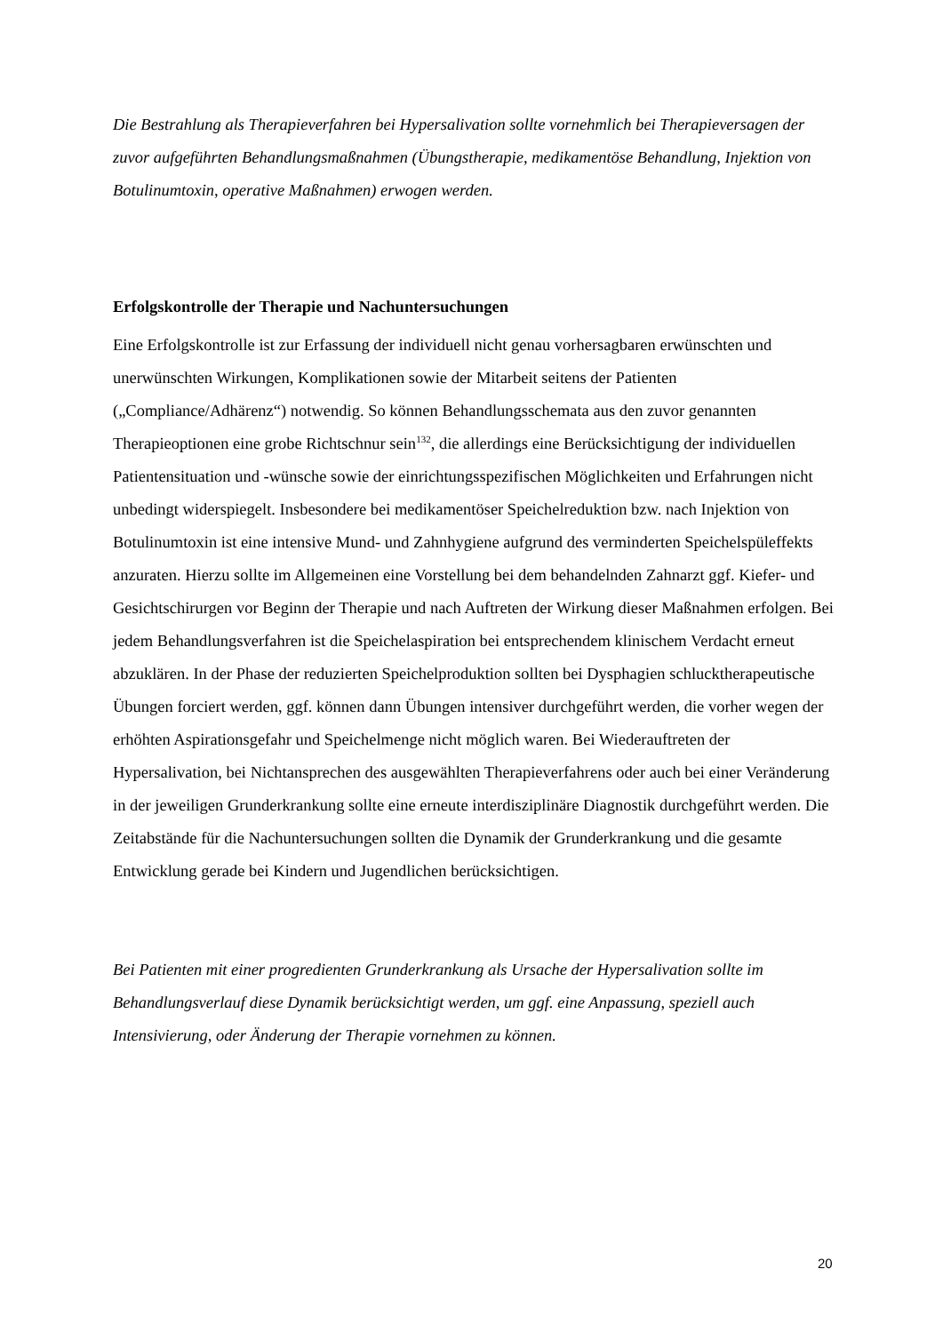Die Bestrahlung als Therapieverfahren bei Hypersalivation sollte vornehmlich bei Therapieversagen der zuvor aufgeführten Behandlungsmaßnahmen (Übungstherapie, medikamentöse Behandlung, Injektion von Botulinumtoxin, operative Maßnahmen) erwogen werden.
Erfolgskontrolle der Therapie und Nachuntersuchungen
Eine Erfolgskontrolle ist zur Erfassung der individuell nicht genau vorhersagbaren erwünschten und unerwünschten Wirkungen, Komplikationen sowie der Mitarbeit seitens der Patienten („Compliance/Adhärenz“) notwendig. So können Behandlungsschemata aus den zuvor genannten Therapieoptionen eine grobe Richtschnur sein<sup>132</sup>, die allerdings eine Berücksichtigung der individuellen Patientensituation und -wünsche sowie der einrichtungsspezifischen Möglichkeiten und Erfahrungen nicht unbedingt widerspiegelt. Insbesondere bei medikamentöser Speichelreduktion bzw. nach Injektion von Botulinumtoxin ist eine intensive Mund- und Zahnhygiene aufgrund des verminderten Speichelspüleffekts anzuraten. Hierzu sollte im Allgemeinen eine Vorstellung bei dem behandelnden Zahnarzt ggf. Kiefer- und Gesichtschirurgen vor Beginn der Therapie und nach Auftreten der Wirkung dieser Maßnahmen erfolgen. Bei jedem Behandlungsverfahren ist die Speichelaspiration bei entsprechendem klinischem Verdacht erneut abzuklären. In der Phase der reduzierten Speichelproduktion sollten bei Dysphagien schlucktherapeutische Übungen forciert werden, ggf. können dann Übungen intensiver durchgeführt werden, die vorher wegen der erhöhten Aspirationsgefahr und Speichelmenge nicht möglich waren. Bei Wiederauftreten der Hypersalivation, bei Nichtansprechen des ausgewählten Therapieverfahrens oder auch bei einer Veränderung in der jeweiligen Grunderkrankung sollte eine erneute interdisziplinäre Diagnostik durchgeführt werden. Die Zeitabstände für die Nachuntersuchungen sollten die Dynamik der Grunderkrankung und die gesamte Entwicklung gerade bei Kindern und Jugendlichen berücksichtigen.
Bei Patienten mit einer progredienten Grunderkrankung als Ursache der Hypersalivation sollte im Behandlungsverlauf diese Dynamik berücksichtigt werden, um ggf. eine Anpassung, speziell auch Intensivierung, oder Änderung der Therapie vornehmen zu können.
20